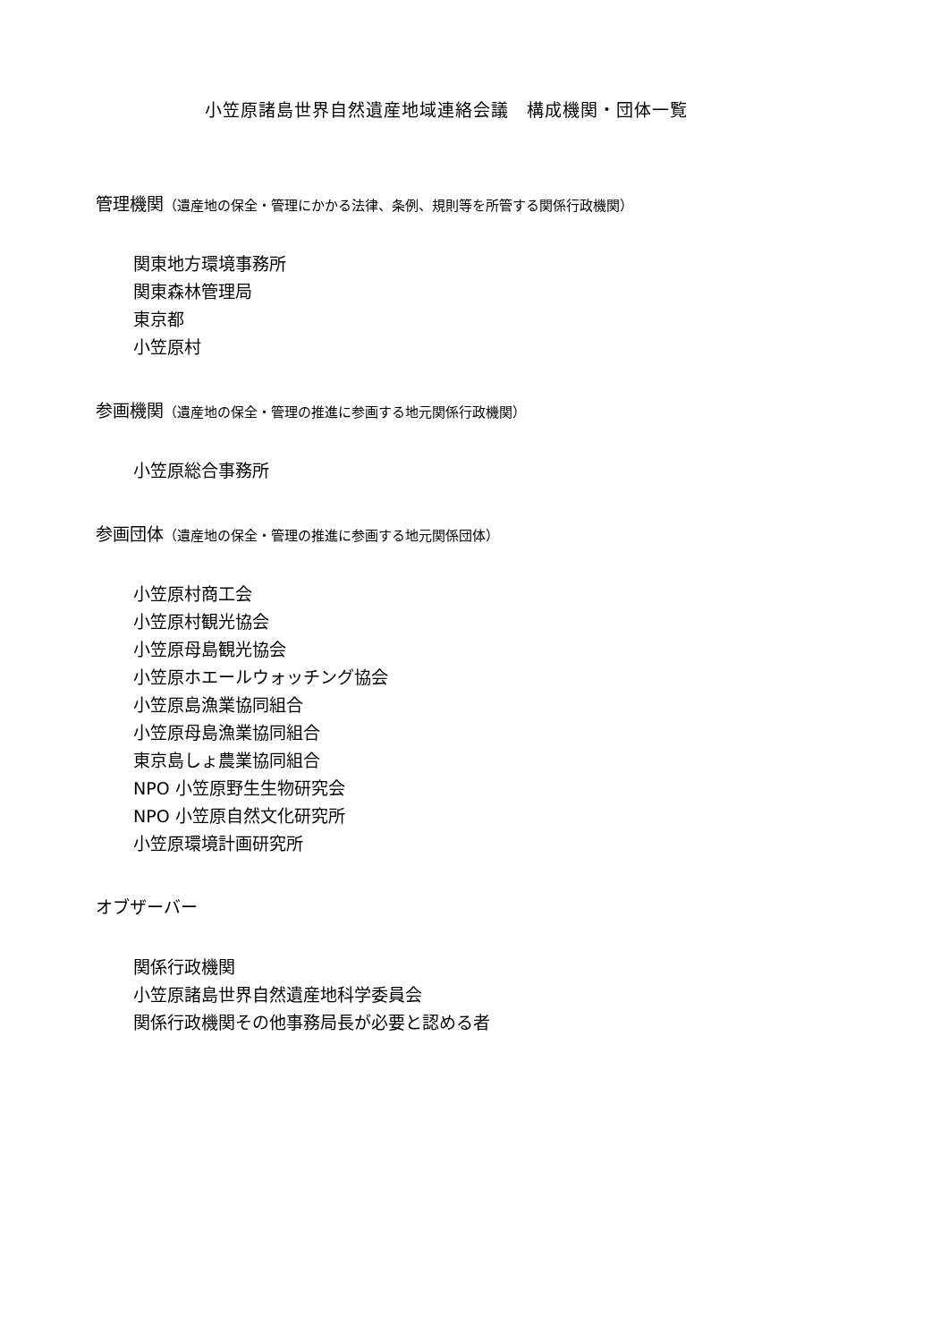小笠原諸島世界自然遺産地域連絡会議　構成機関・団体一覧
管理機関（遺産地の保全・管理にかかる法律、条例、規則等を所管する関係行政機関）
関東地方環境事務所
関東森林管理局
東京都
小笠原村
参画機関（遺産地の保全・管理の推進に参画する地元関係行政機関）
小笠原総合事務所
参画団体（遺産地の保全・管理の推進に参画する地元関係団体）
小笠原村商工会
小笠原村観光協会
小笠原母島観光協会
小笠原ホエールウォッチング協会
小笠原島漁業協同組合
小笠原母島漁業協同組合
東京島しょ農業協同組合
NPO 小笠原野生生物研究会
NPO 小笠原自然文化研究所
小笠原環境計画研究所
オブザーバー
関係行政機関
小笠原諸島世界自然遺産地科学委員会
関係行政機関その他事務局長が必要と認める者